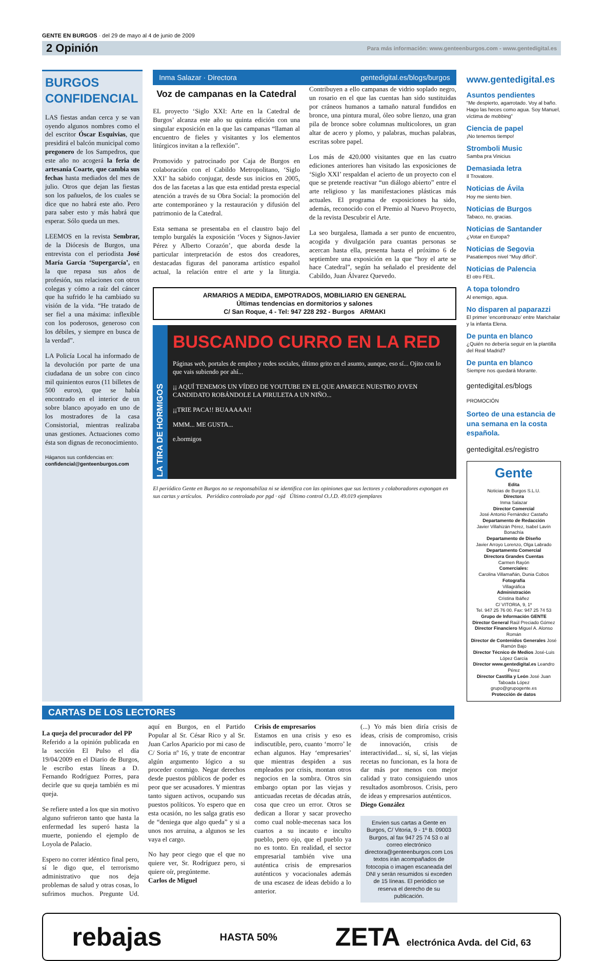GENTE EN BURGOS · del 29 de mayo al 4 de junio de 2009
2 Opinión Para más información: www.genteenburgos.com - www.gentedigital.es
BURGOS CONFIDENCIAL
LAS fiestas andan cerca y se van oyendo algunos nombres como el del escritor Óscar Esquivias, que presidirá el balcón municipal como pregonero de los Sampedros, que este año no acogerá la feria de artesanía Coarte, que cambia sus fechas hasta mediados del mes de julio. Otros que dejan las fiestas son los pañuelos, de los cuales se dice que no habrá este año. Pero para saber esto y más habrá que esperar. Sólo queda un mes.
LEEMOS en la revista Sembrar, de la Diócesis de Burgos, una entrevista con el periodista José María García ‘Supergarcía’, en la que repasa sus años de profesión, sus relaciones con otros colegas y cómo a raíz del cáncer que ha sufrido le ha cambiado su visión de la vida. “He tratado de ser fiel a una máxima: inflexible con los poderosos, generoso con los débiles, y siempre en busca de la verdad”.
LA Policía Local ha informado de la devolución por parte de una ciudadana de un sobre con cinco mil quinientos euros (11 billetes de 500 euros), que se había encontrado en el interior de un sobre blanco apoyado en uno de los mostradores de la casa Consistorial, mientras realizaba unas gestiones. Actuaciones como ésta son dignas de reconocimiento.
Háganos sus confidencias en:
confidencial@genteenburgos.com
Inma Salazar · Directora gentedigital.es/blogs/burgos
Voz de campanas en la Catedral
EL proyecto ‘Siglo XXI: Arte en la Catedral de Burgos’ alcanza este año su quinta edición con una singular exposición en la que las campanas “llaman al encuentro de fieles y visitantes y los elementos litúrgicos invitan a la reflexión”.
Promovido y patrocinado por Caja de Burgos en colaboración con el Cabildo Metropolitano, ‘Siglo XXI’ ha sabido conjugar, desde sus inicios en 2005, dos de las facetas a las que esta entidad presta especial atención a través de su Obra Social: la promoción del arte contemporáneo y la restauración y difusión del patrimonio de la Catedral.
Esta semana se presentaba en el claustro bajo del templo burgalés la exposición ‘Voces y Signos-Javier Pérez y Alberto Corazón’, que aborda desde la particular interpretación de estos dos creadores, destacadas figuras del panorama artístico español actual, la relación entre el arte y la liturgia. Contribuyen a ello campanas de vidrio soplado negro, un rosario en el que las cuentas han sido sustituidas por cráneos humanos a tamaño natural fundidos en bronce, una pintura mural, óleo sobre lienzo, una gran pila de bronce sobre columnas multicolores, un gran altar de acero y plomo, y palabras, muchas palabras, escritas sobre papel.
Los más de 420.000 visitantes que en las cuatro ediciones anteriores han visitado las exposiciones de ‘Siglo XXI’ respaldan el acierto de un proyecto con el que se pretende reactivar “un diálogo abierto” entre el arte religioso y las manifestaciones plásticas más actuales. El programa de exposiciones ha sido, además, reconocido con el Premio al Nuevo Proyecto, de la revista Descubrir el Arte.
La seo burgalesa, llamada a ser punto de encuentro, acogida y divulgación para cuantas personas se acercan hasta ella, presenta hasta el próximo 6 de septiembre una exposición en la que “hoy el arte se hace Catedral”, según ha señalado el presidente del Cabildo, Juan Álvarez Quevedo.
ARMARIOS A MEDIDA, EMPOTRADOS, MOBILIARIO EN GENERAL
Últimas tendencias en dormitorios y salones
C/ San Roque, 4 - Tel: 947 228 292 - Burgos ARMAKI
LA TIRA DE HORMIGOS
BUSCANDO CURRO EN LA RED
Páginas web, portales de empleo y redes sociales, último grito en el asunto, aunque, eso sí... Ojito con lo que vais subiendo por ahí...
¡¡ AQUÍ TENEMOS UN VÍDEO DE YOUTUBE EN EL QUE APARECE NUESTRO JOVEN CANDIDATO ROBÁNDOLE LA PIRULETA A UN NIÑO...
¡¡TRIE PACA!! BUAAAAA!!
MMM... ME GUSTA...
e.hormigos
El periódico Gente en Burgos no se responsabiliza ni se identifica con las opiniones que sus lectores y colaboradores expongan en sus cartas y artículos. Periódico controlado por pgd · ojd Último control O.J.D. 49.019 ejemplares
www.gentedigital.es
Asuntos pendientes
“Me despierto, agarrotado. Voy al baño. Hago las heces como agua. Soy Manuel, víctima de mobbing”
Ciencia de papel
¡No tenemos tiempo!
Stromboli Music
Samba pra Vinicius
Demasiada letra
Il Trovatore.
Noticias de Ávila
Hoy me siento bien.
Noticias de Burgos
Tabaco, no, gracias.
Noticias de Santander
¿Votar en Europa?
Noticias de Segovia
Pasatiempos nivel “Muy difícil”.
Noticias de Palencia
El otro FEIL.
A topa tolondro
Al enemigo, agua.
No disparen al paparazzi
El primer ‘encontronazo’ entre Marichalar y la infanta Elena.
De punta en blanco
¿Quién no debería seguir en la plantilla del Real Madrid?
De punta en blanco
Siempre nos quedará Morante.
gentedigital.es/blogs
PROMOCIÓN
Sorteo de una estancia de una semana en la costa española.
gentedigital.es/registro
Gente
Edita
Noticias de Burgos S.L.U.
Directora
Inma Salazar
Director Comercial
José Antonio Fernández Castaño
Departamento de Redacción
Javier Villahizán Pérez, Isabel Lavín Bonachía
Departamento de Diseño
Javier Arroyo Lorenzo, Olga Labrado
Departamento Comercial
Directora Grandes Cuentas
Carmen Rayón
Comerciales:
Carolina Villamañán, Dunia Cobos
Fotografía
Villagráfica
Administración
Cristina Ibáñez
C/ VITORIA, 9, 1º
Tel. 947 25 76 00. Fax: 947 25 74 53
Grupo de Información GENTE
Director General Raúl Preciado Gómez
Director Financiero Miguel A. Alonso Román
Director de Contenidos Generales José Ramón Bajo
Director Técnico de Medios José-Luis López García
Director www.gentedigital.es Leandro Pérez
Director Castilla y León José Juan Taboada López
grupo@grupogente.es
Protección de datos
CARTAS DE LOS LECTORES
La queja del procurador del PP
Referido a la opinión publicada en la sección El Pulso el día 19/04/2009 en el Diario de Burgos, le escribo estas líneas a D. Fernando Rodríguez Porres, para decirle que su queja también es mi queja.
Se refiere usted a los que sin motivo alguno sufrieron tanto que hasta la enfermedad les superó hasta la muerte, poniendo el ejemplo de Loyola de Palacio.
Espero no correr idéntico final pero, sí le digo que, el terrorismo administrativo que nos deja problemas de salud y otras cosas, lo sufrimos muchos. Pregunte Ud. aquí en Burgos, en el Partido Popular al Sr. César Rico y al Sr. Juan Carlos Aparicio por mi caso de C/ Soria nº 16, y trate de encontrar algún argumento lógico a su proceder conmigo. Negar derechos desde puestos públicos de poder es peor que ser acusadores. Y mientras tanto siguen activos, ocupando sus puestos políticos. Yo espero que en esta ocasión, no les salga gratis eso de “deniega que algo queda” y si a unos nos arruina, a algunos se les vaya el cargo.
No hay peor ciego que el que no quiere ver, Sr. Rodríguez pero, si quiere oír, pregúnteme.
Carlos de Miguel
Crisis de empresarios
Estamos en una crisis y eso es indiscutible, pero, cuanto ‘morro’ le echan algunos. Hay ‘empresaries’ que mientras despiden a sus empleados por crisis, montan otros negocios en la sombra. Otros sin embargo optan por las viejas y anticuadas recetas de décadas atrás, cosa que creo un error. Otros se dedican a llorar y sacar provecho como cual noble-mecenas saca los cuartos a su incauto e inculto pueblo, pero ojo, que el pueblo ya no es tonto. En realidad, el sector empresarial también vive una auténtica crisis de empresarios auténticos y vocacionales además de una escasez de ideas debido a lo anterior.
(...) Yo más bien diría crisis de ideas, crisis de compromiso, crisis de innovación, crisis de interactividad... sí, sí, sí, las viejas recetas no funcionan, es la hora de dar más por menos con mejor calidad y trato consiguiendo unos resultados asombrosos. Crisis, pero de ideas y empresarios auténticos.
Diego González
Envíen sus cartas a Gente en Burgos, C/ Vitoria, 9 - 1º B. 09003 Burgos, al fax 947 25 74 53 o al correo electrónico directora@genteenburgos.com Los textos irán acompañados de fotocopia o imagen escaneada del DNI y serán resumidos si exceden de 15 líneas. El periódico se reserva el derecho de su publicación.
rebajas HASTA 50% ZETA electrónica Avda. del Cid, 63